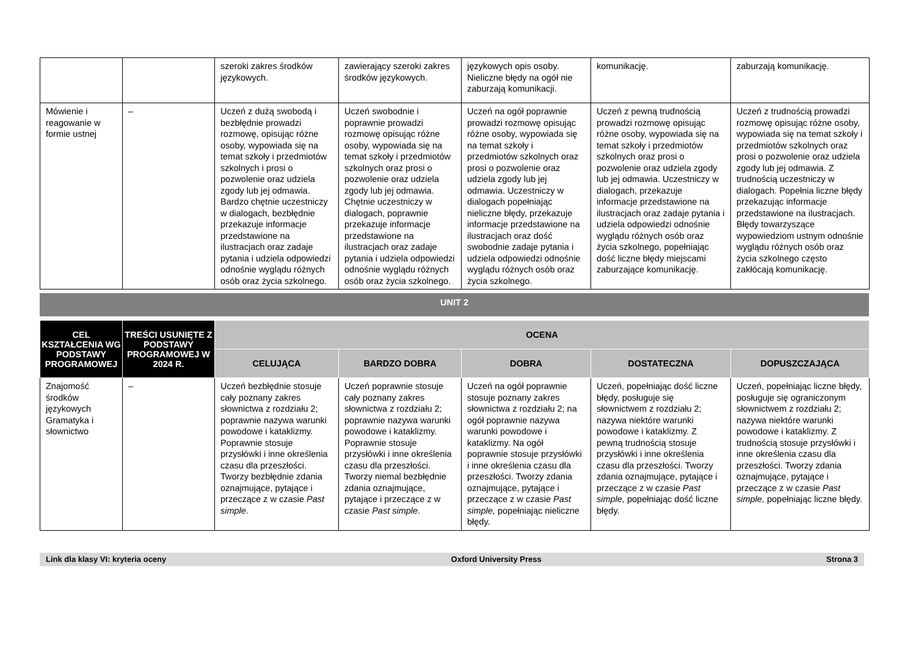| | | szeroki zakres środków językowych. | zawierający szeroki zakres środków językowych. | językowych opis osoby. Nieliczne błędy na ogół nie zaburzają komunikacji. | komunikację. | zaburzają komunikację. |
| Mówienie i reagowanie w formie ustnej | – | Uczeń z dużą swobodą i bezbłędnie prowadzi rozmowę, opisując różne osoby, wypowiada się na temat szkoły i przedmiotów szkolnych i prosi o pozwolenie oraz udziela zgody lub jej odmawia. Bardzo chętnie uczestniczy w dialogach, bezbłędnie przekazuje informacje przedstawione na ilustracjach oraz zadaje pytania i udziela odpowiedzi odnośnie wyglądu różnych osób oraz życia szkolnego. | Uczeń swobodnie i poprawnie prowadzi rozmowę opisując różne osoby, wypowiada się na temat szkoły i przedmiotów szkolnych oraz prosi o pozwolenie oraz udziela zgody lub jej odmawia. Chętnie uczestniczy w dialogach, poprawnie przekazuje informacje przedstawione na ilustracjach oraz zadaje pytania i udziela odpowiedzi odnośnie wyglądu różnych osób oraz życia szkolnego. | Uczeń na ogół poprawnie prowadzi rozmowę opisując różne osoby, wypowiada się na temat szkoły i przedmiotów szkolnych oraz prosi o pozwolenie oraz udziela zgody lub jej odmawia. Uczestniczy w dialogach popełniając nieliczne błędy, przekazuje informacje przedstawione na ilustracjach oraz dość swobodnie zadaje pytania i udziela odpowiedzi odnośnie wyglądu różnych osób oraz życia szkolnego. | Uczeń z pewną trudnością prowadzi rozmowę opisując różne osoby, wypowiada się na temat szkoły i przedmiotów szkolnych oraz prosi o pozwolenie oraz udziela zgody lub jej odmawia. Uczestniczy w dialogach, przekazuje informacje przedstawione na ilustracjach oraz zadaje pytania i udziela odpowiedzi odnośnie wyglądu różnych osób oraz życia szkolnego, popełniając dość liczne błędy miejscami zaburzające komunikację. | Uczeń z trudnością prowadzi rozmowę opisując różne osoby, wypowiada się na temat szkoły i przedmiotów szkolnych oraz prosi o pozwolenie oraz udziela zgody lub jej odmawia. Z trudnością uczestniczy w dialogach. Popełnia liczne błędy przekazując informacje przedstawione na ilustracjach. Błędy towarzyszące wypowiedziom ustnym odnośnie wyglądu różnych osób oraz życia szkolnego często zakłócają komunikację. |
UNIT 2
| CEL KSZTAŁCENIA WG PODSTAWY PROGRAMOWEJ | TREŚCI USUNIĘTE Z PODSTAWY PROGRAMOWEJ W 2024 R. | OCENA | | | | |
| --- | --- | --- | --- | --- | --- | --- |
| | | CELUJĄCA | BARDZO DOBRA | DOBRA | DOSTATECZNA | DOPUSZCZAJĄCA |
| Znajomość środków językowych Gramatyka i słownictwo | – | Uczeń bezbłędnie stosuje cały poznany zakres słownictwa z rozdziału 2; poprawnie nazywa warunki powodowe i kataklizmy. Poprawnie stosuje przysłówki i inne określenia czasu dla przeszłości. Tworzy bezbłędnie zdania oznajmujące, pytające i przeczące z w czasie Past simple . | Uczeń poprawnie stosuje cały poznany zakres słownictwa z rozdziału 2; poprawnie nazywa warunki powodowe i kataklizmy. Poprawnie stosuje przysłówki i inne określenia czasu dla przeszłości. Tworzy niemal bezbłędnie zdania oznajmujące, pytające i przeczące z w czasie Past simple . | Uczeń na ogół poprawnie stosuje poznany zakres słownictwa z rozdziału 2; na ogół poprawnie nazywa warunki powodowe i kataklizmy. Na ogół poprawnie stosuje przysłówki i inne określenia czasu dla przeszłości. Tworzy zdania oznajmujące, pytające i przeczące z w czasie Past simple, popełniając nieliczne błędy. | Uczeń, popełniając dość liczne błędy, posługuje się słownictwem z rozdziału 2; nazywa niektóre warunki powodowe i kataklizmy. Z pewną trudnością stosuje przysłówki i inne określenia czasu dla przeszłości. Tworzy zdania oznajmujące, pytające i przeczące z w czasie Past simple, popełniając dość liczne błędy. | Uczeń, popełniając liczne błędy, posługuje się ograniczonym słownictwem z rozdziału 2; nazywa niektóre warunki powodowe i kataklizmy. Z trudnością stosuje przysłówki i inne określenia czasu dla przeszłości. Tworzy zdania oznajmujące, pytające i przeczące z w czasie Past simple, popełniając liczne błędy. |
Link dla klasy VI: kryteria oceny Oxford University Press Strona 3